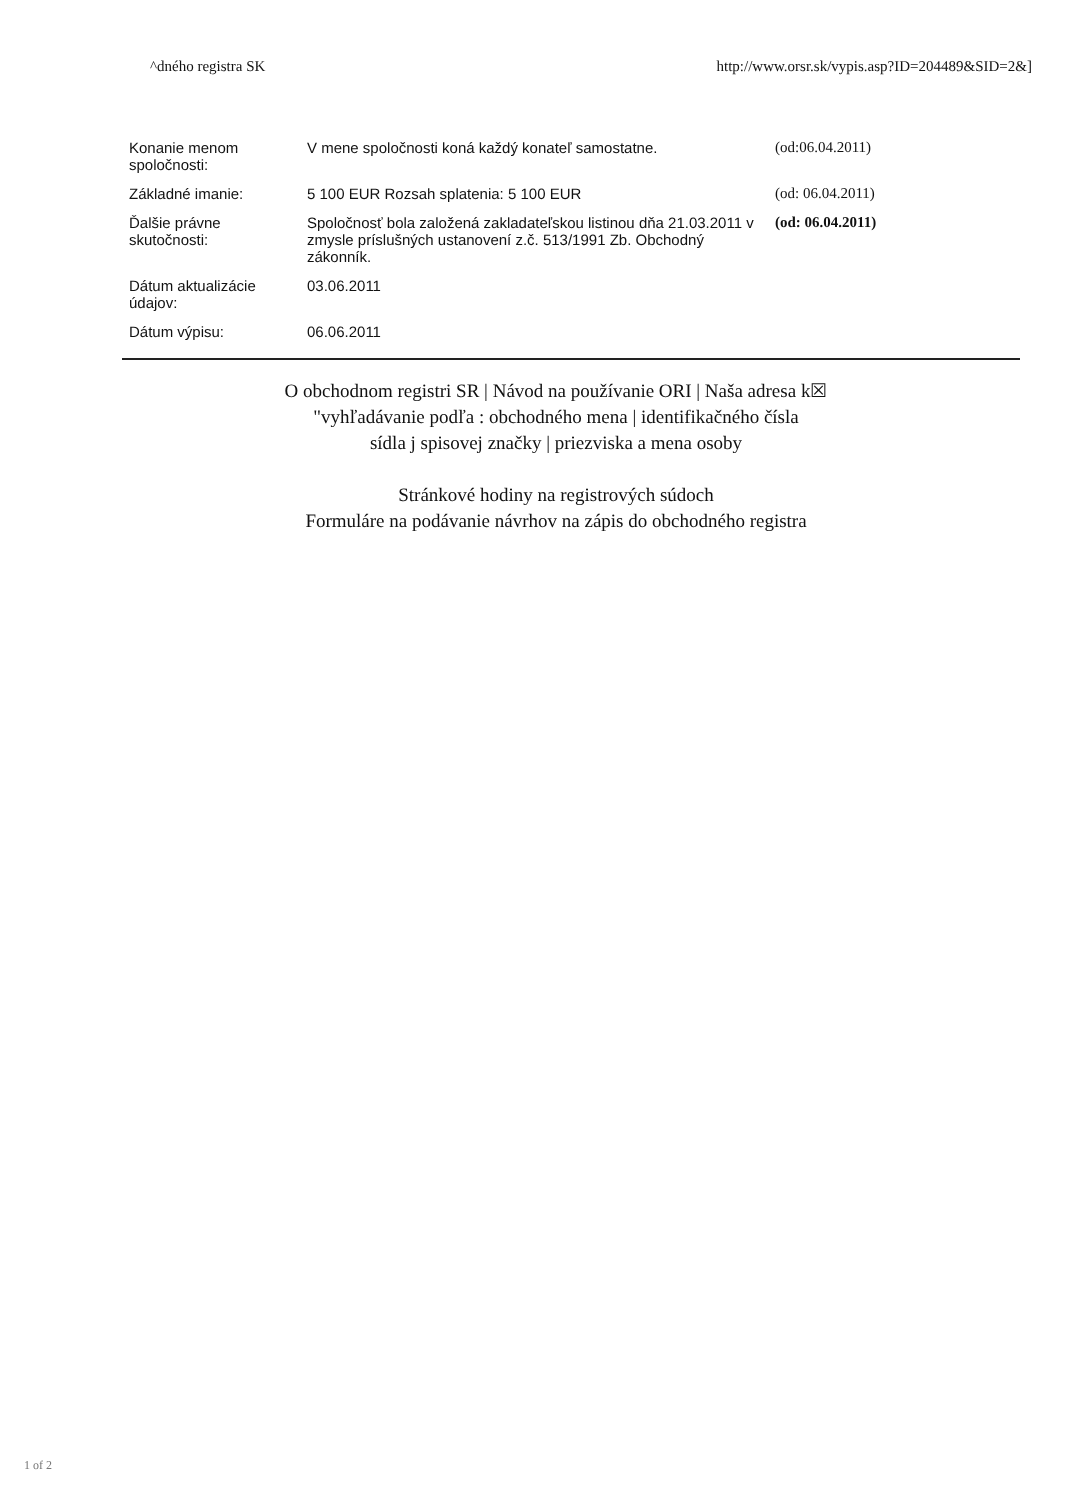^dného registra SK http://www.orsr.sk/vypis.asp?ID=204489&SID=2&]
| Konanie menom spoločnosti: | V mene spoločnosti koná každý konateľ samostatne. | (od:06.04.2011) |
| Základné imanie: | 5 100 EUR Rozsah splatenia: 5 100 EUR | (od: 06.04.2011) |
| Ďalšie právne skutočnosti: | Spoločnosť bola založená zakladateľskou listinou dňa 21.03.2011 v zmysle príslušných ustanovení z.č. 513/1991 Zb. Obchodný zákonník. | (od: 06.04.2011) |
| Dátum aktualizácie údajov: | 03.06.2011 | |
| Dátum výpisu: | 06.06.2011 | |
O obchodnom registri SR | Návod na používanie ORI | Naša adresa k☒
"vyhľadávanie podľa : obchodného mena | identifikačného čísla
sídla j spisovej značky | priezviska a mena osoby
Stránkové hodiny na registrových súdoch
Formuláre na podávanie návrhov na zápis do obchodného registra
1 of 2